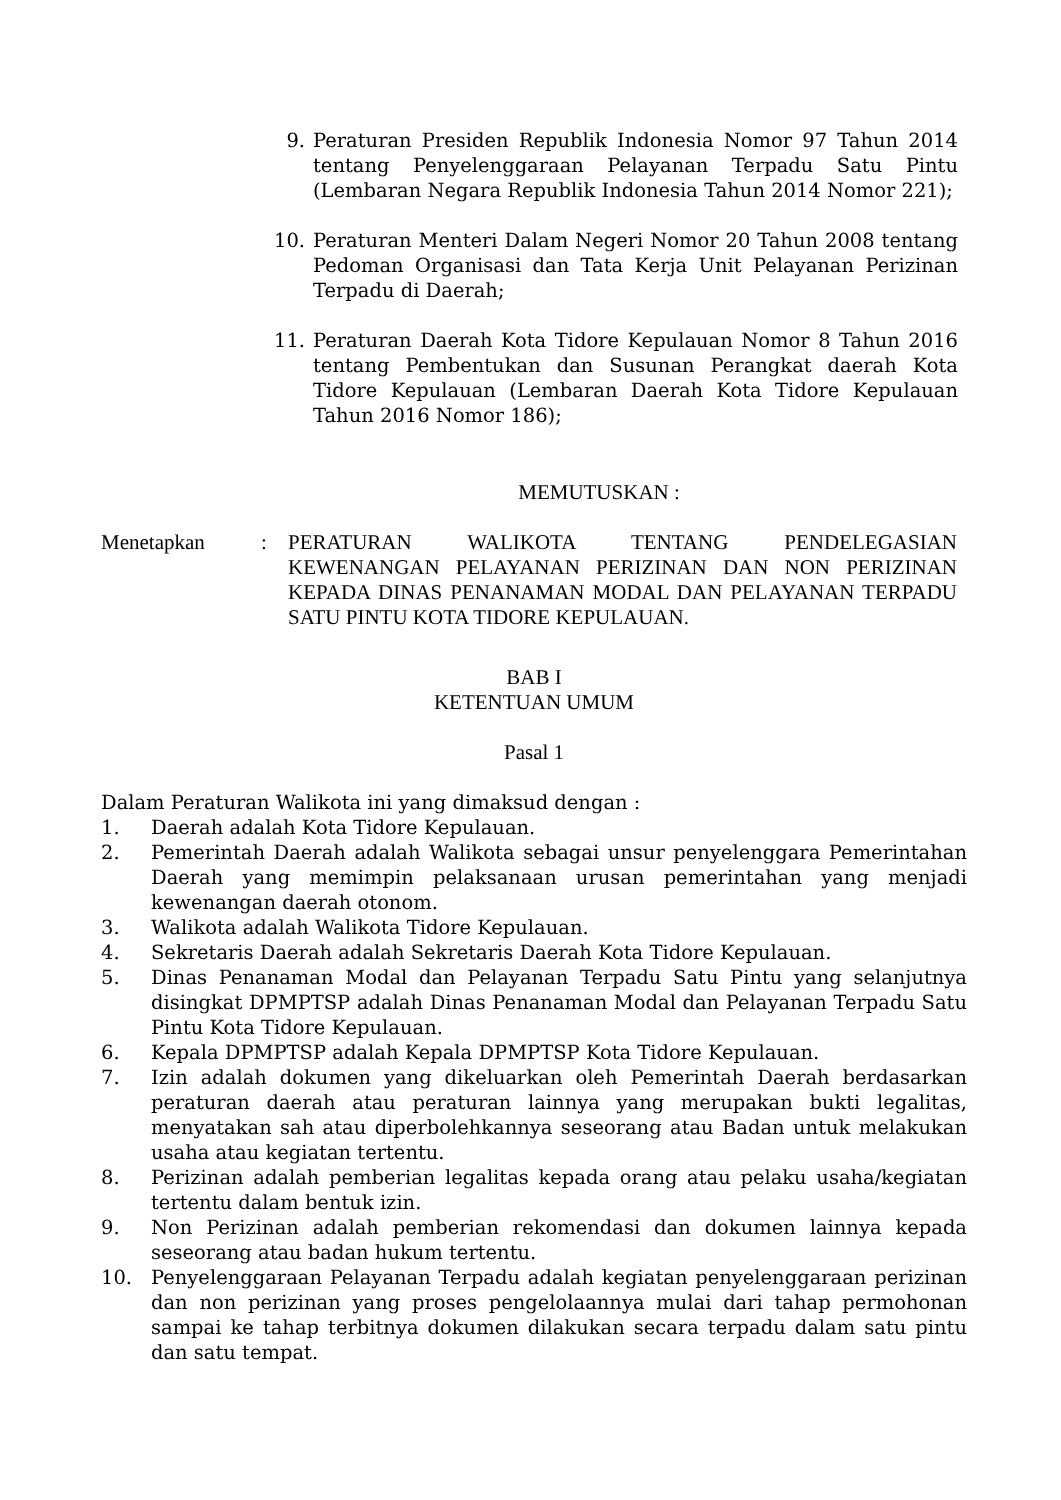9. Peraturan Presiden Republik Indonesia Nomor 97 Tahun 2014 tentang Penyelenggaraan Pelayanan Terpadu Satu Pintu (Lembaran Negara Republik Indonesia Tahun 2014 Nomor 221);
10. Peraturan Menteri Dalam Negeri Nomor 20 Tahun 2008 tentang Pedoman Organisasi dan Tata Kerja Unit Pelayanan Perizinan Terpadu di Daerah;
11. Peraturan Daerah Kota Tidore Kepulauan Nomor 8 Tahun 2016 tentang Pembentukan dan Susunan Perangkat daerah Kota Tidore Kepulauan (Lembaran Daerah Kota Tidore Kepulauan Tahun 2016 Nomor 186);
MEMUTUSKAN :
Menetapkan: PERATURAN WALIKOTA TENTANG PENDELEGASIAN KEWENANGAN PELAYANAN PERIZINAN DAN NON PERIZINAN KEPADA DINAS PENANAMAN MODAL DAN PELAYANAN TERPADU SATU PINTU KOTA TIDORE KEPULAUAN.
BAB I
KETENTUAN UMUM
Pasal 1
Dalam Peraturan Walikota ini yang dimaksud dengan :
1. Daerah adalah Kota Tidore Kepulauan.
2. Pemerintah Daerah adalah Walikota sebagai unsur penyelenggara Pemerintahan Daerah yang memimpin pelaksanaan urusan pemerintahan yang menjadi kewenangan daerah otonom.
3. Walikota adalah Walikota Tidore Kepulauan.
4. Sekretaris Daerah adalah Sekretaris Daerah Kota Tidore Kepulauan.
5. Dinas Penanaman Modal dan Pelayanan Terpadu Satu Pintu yang selanjutnya disingkat DPMPTSP adalah Dinas Penanaman Modal dan Pelayanan Terpadu Satu Pintu Kota Tidore Kepulauan.
6. Kepala DPMPTSP adalah Kepala DPMPTSP Kota Tidore Kepulauan.
7. Izin adalah dokumen yang dikeluarkan oleh Pemerintah Daerah berdasarkan peraturan daerah atau peraturan lainnya yang merupakan bukti legalitas, menyatakan sah atau diperbolehkannya seseorang atau Badan untuk melakukan usaha atau kegiatan tertentu.
8. Perizinan adalah pemberian legalitas kepada orang atau pelaku usaha/kegiatan tertentu dalam bentuk izin.
9. Non Perizinan adalah pemberian rekomendasi dan dokumen lainnya kepada seseorang atau badan hukum tertentu.
10. Penyelenggaraan Pelayanan Terpadu adalah kegiatan penyelenggaraan perizinan dan non perizinan yang proses pengelolaannya mulai dari tahap permohonan sampai ke tahap terbitnya dokumen dilakukan secara terpadu dalam satu pintu dan satu tempat.